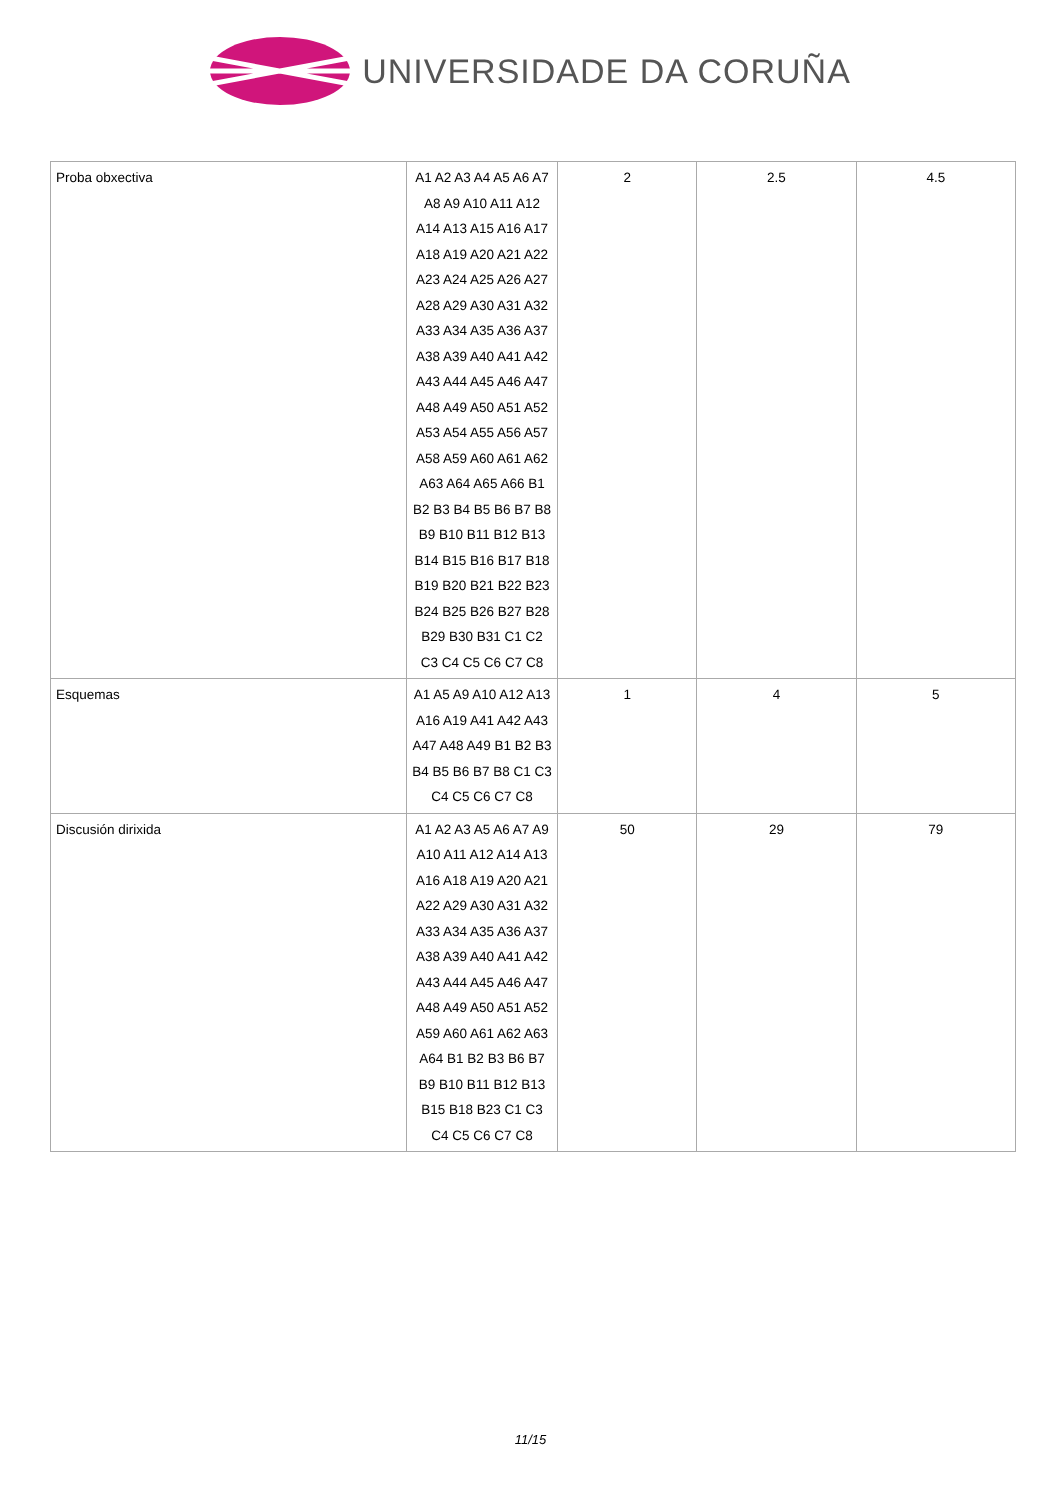UNIVERSIDADE DA CORUÑA
| Proba obxectiva | A1 A2 A3 A4 A5 A6 A7 A8 A9 A10 A11 A12 A14 A13 A15 A16 A17 A18 A19 A20 A21 A22 A23 A24 A25 A26 A27 A28 A29 A30 A31 A32 A33 A34 A35 A36 A37 A38 A39 A40 A41 A42 A43 A44 A45 A46 A47 A48 A49 A50 A51 A52 A53 A54 A55 A56 A57 A58 A59 A60 A61 A62 A63 A64 A65 A66 B1 B2 B3 B4 B5 B6 B7 B8 B9 B10 B11 B12 B13 B14 B15 B16 B17 B18 B19 B20 B21 B22 B23 B24 B25 B26 B27 B28 B29 B30 B31 C1 C2 C3 C4 C5 C6 C7 C8 | 2 | 2.5 | 4.5 |
| Esquemas | A1 A5 A9 A10 A12 A13 A16 A19 A41 A42 A43 A47 A48 A49 B1 B2 B3 B4 B5 B6 B7 B8 C1 C3 C4 C5 C6 C7 C8 | 1 | 4 | 5 |
| Discusión dirixida | A1 A2 A3 A5 A6 A7 A9 A10 A11 A12 A14 A13 A16 A18 A19 A20 A21 A22 A29 A30 A31 A32 A33 A34 A35 A36 A37 A38 A39 A40 A41 A42 A43 A44 A45 A46 A47 A48 A49 A50 A51 A52 A59 A60 A61 A62 A63 A64 B1 B2 B3 B6 B7 B9 B10 B11 B12 B13 B15 B18 B23 C1 C3 C4 C5 C6 C7 C8 | 50 | 29 | 79 |
11/15